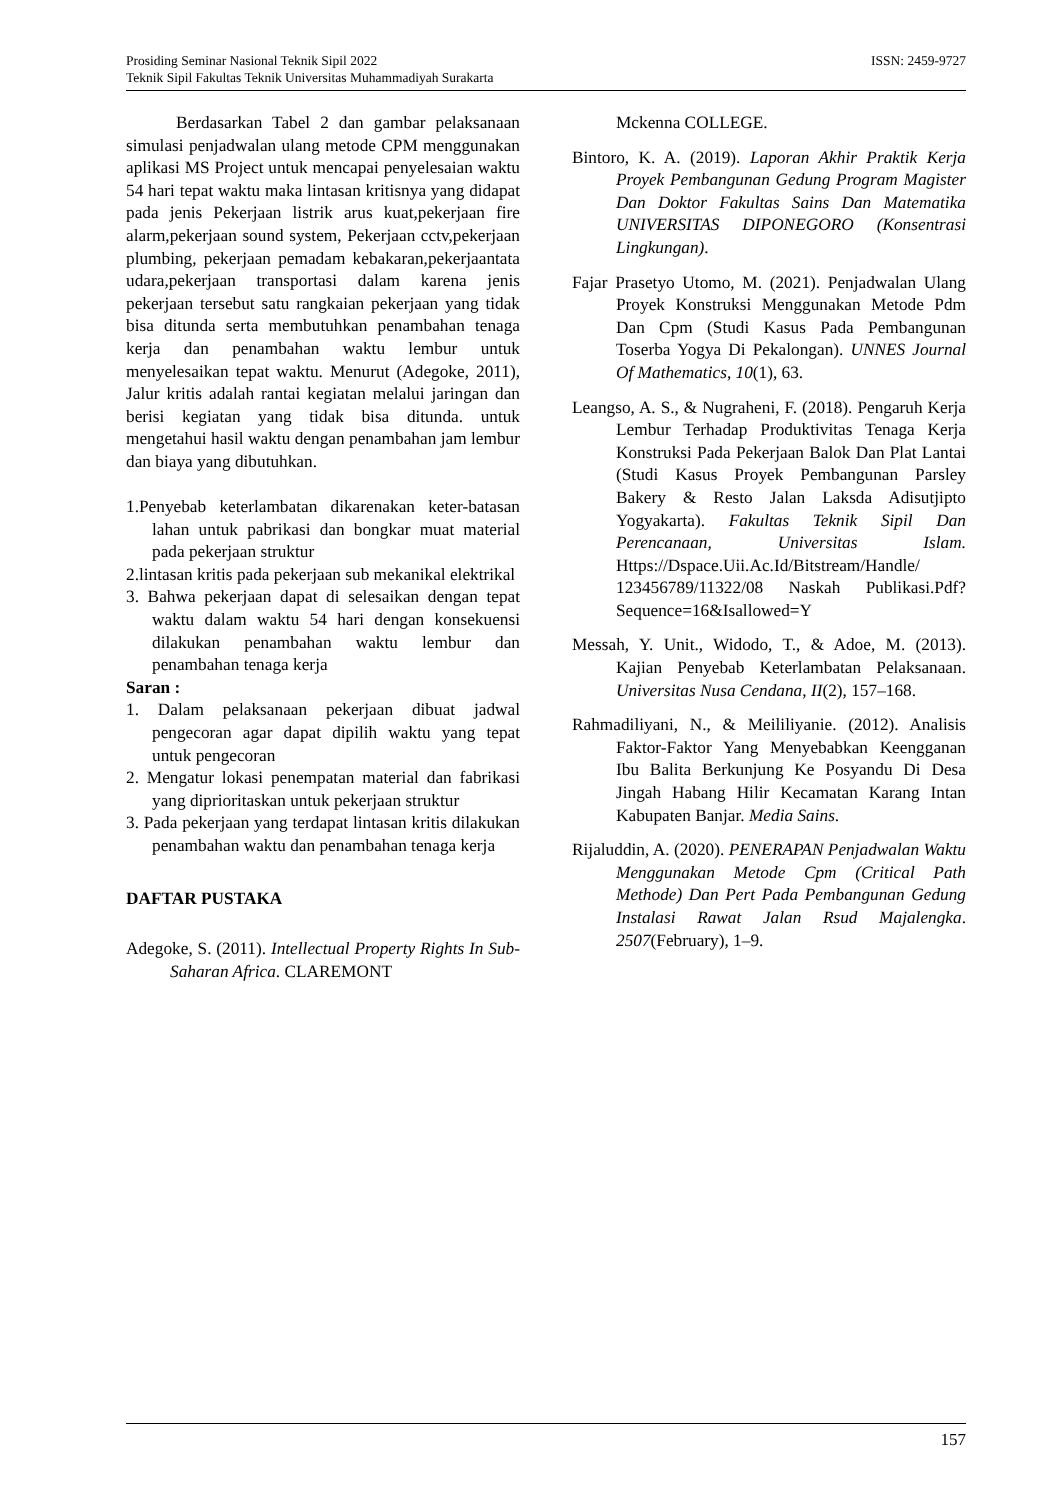ISSN: 2459-9727 Prosiding Seminar Nasional Teknik Sipil 2022
Teknik Sipil Fakultas Teknik Universitas Muhammadiyah Surakarta
Berdasarkan Tabel 2 dan gambar pelaksanaan simulasi penjadwalan ulang metode CPM menggunakan aplikasi MS Project untuk mencapai penyelesaian waktu 54 hari tepat waktu maka lintasan kritisnya yang didapat pada jenis Pekerjaan listrik arus kuat,pekerjaan fire alarm,pekerjaan sound system, Pekerjaan cctv,pekerjaan plumbing, pekerjaan pemadam kebakaran,pekerjaantata udara,pekerjaan transportasi dalam karena jenis pekerjaan tersebut satu rangkaian pekerjaan yang tidak bisa ditunda serta membutuhkan penambahan tenaga kerja dan penambahan waktu lembur untuk menyelesaikan tepat waktu. Menurut (Adegoke, 2011), Jalur kritis adalah rantai kegiatan melalui jaringan dan berisi kegiatan yang tidak bisa ditunda. untuk mengetahui hasil waktu dengan penambahan jam lembur dan biaya yang dibutuhkan.
1.Penyebab keterlambatan dikarenakan keter-batasan lahan untuk pabrikasi dan bongkar muat material pada pekerjaan struktur
2.lintasan kritis pada pekerjaan sub mekanikal elektrikal
3. Bahwa pekerjaan dapat di selesaikan dengan tepat waktu dalam waktu 54 hari dengan konsekuensi dilakukan penambahan waktu lembur dan penambahan tenaga kerja
Saran :
1. Dalam pelaksanaan pekerjaan dibuat jadwal pengecoran agar dapat dipilih waktu yang tepat untuk pengecoran
2. Mengatur lokasi penempatan material dan fabrikasi yang diprioritaskan untuk pekerjaan struktur
3. Pada pekerjaan yang terdapat lintasan kritis dilakukan penambahan waktu dan penambahan tenaga kerja
DAFTAR PUSTAKA
Adegoke, S. (2011). Intellectual Property Rights In Sub-Saharan Africa. CLAREMONT
Mckenna COLLEGE.
Bintoro, K. A. (2019). Laporan Akhir Praktik Kerja Proyek Pembangunan Gedung Program Magister Dan Doktor Fakultas Sains Dan Matematika UNIVERSITAS DIPONEGORO (Konsentrasi Lingkungan).
Fajar Prasetyo Utomo, M. (2021). Penjadwalan Ulang Proyek Konstruksi Menggunakan Metode Pdm Dan Cpm (Studi Kasus Pada Pembangunan Toserba Yogya Di Pekalongan). UNNES Journal Of Mathematics, 10(1), 63.
Leangso, A. S., & Nugraheni, F. (2018). Pengaruh Kerja Lembur Terhadap Produktivitas Tenaga Kerja Konstruksi Pada Pekerjaan Balok Dan Plat Lantai (Studi Kasus Proyek Pembangunan Parsley Bakery & Resto Jalan Laksda Adisutjipto Yogyakarta). Fakultas Teknik Sipil Dan Perencanaan, Universitas Islam. Https://Dspace.Uii.Ac.Id/Bitstream/Handle/ 123456789/11322/08 Naskah Publikasi.Pdf?Sequence=16&Isallowed=Y
Messah, Y. Unit., Widodo, T., & Adoe, M. (2013). Kajian Penyebab Keterlambatan Pelaksanaan. Universitas Nusa Cendana, II(2), 157–168.
Rahmadiliyani, N., & Meililiyanie. (2012). Analisis Faktor-Faktor Yang Menyebabkan Keengganan Ibu Balita Berkunjung Ke Posyandu Di Desa Jingah Habang Hilir Kecamatan Karang Intan Kabupaten Banjar. Media Sains.
Rijaluddin, A. (2020). PENERAPAN Penjadwalan Waktu Menggunakan Metode Cpm (Critical Path Methode) Dan Pert Pada Pembangunan Gedung Instalasi Rawat Jalan Rsud Majalengka. 2507(February), 1–9.
157